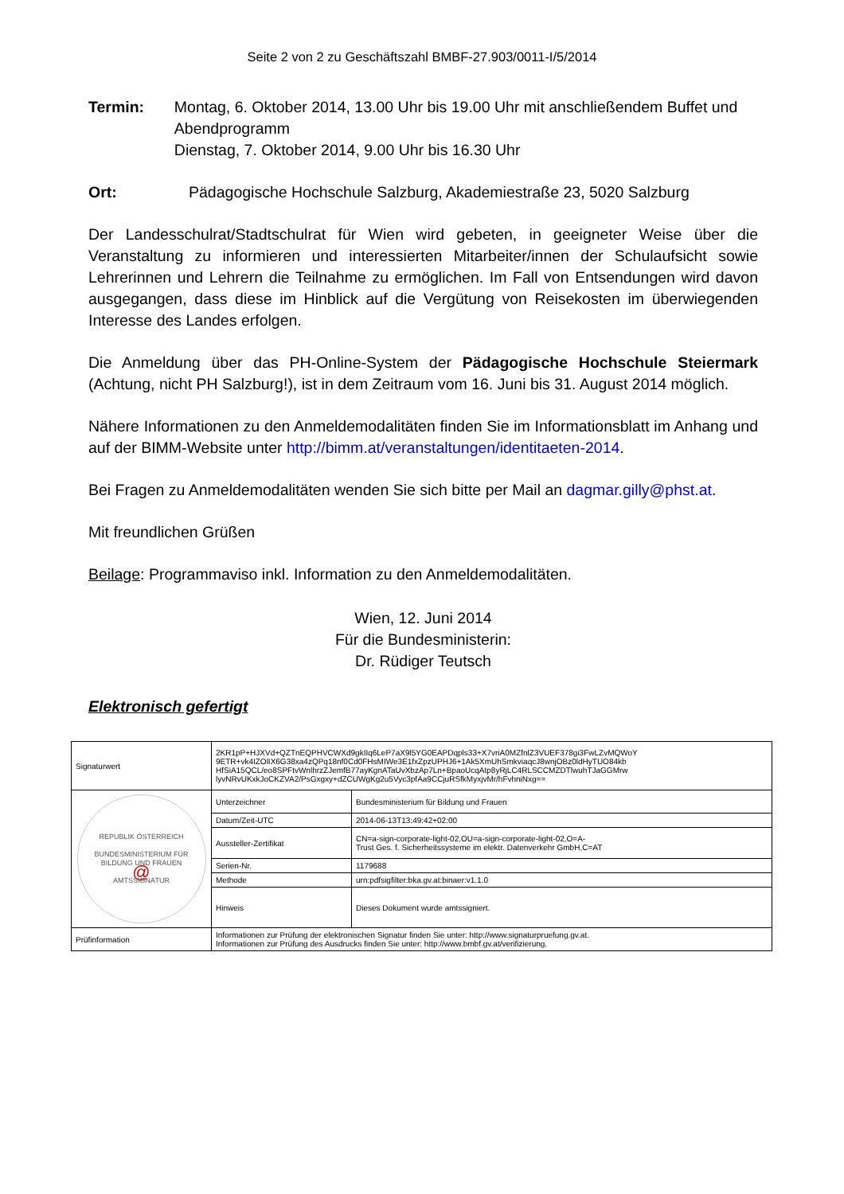Seite 2 von 2 zu Geschäftszahl BMBF-27.903/0011-I/5/2014
Termin: Montag, 6. Oktober 2014, 13.00 Uhr bis 19.00 Uhr mit anschließendem Buffet und Abendprogramm
Dienstag, 7. Oktober 2014, 9.00 Uhr bis 16.30 Uhr
Ort: Pädagogische Hochschule Salzburg, Akademiestraße 23, 5020 Salzburg
Der Landesschulrat/Stadtschulrat für Wien wird gebeten, in geeigneter Weise über die Veranstaltung zu informieren und interessierten Mitarbeiter/innen der Schulaufsicht sowie Lehrerinnen und Lehrern die Teilnahme zu ermöglichen. Im Fall von Entsendungen wird davon ausgegangen, dass diese im Hinblick auf die Vergütung von Reisekosten im überwiegenden Interesse des Landes erfolgen.
Die Anmeldung über das PH-Online-System der Pädagogische Hochschule Steiermark (Achtung, nicht PH Salzburg!), ist in dem Zeitraum vom 16. Juni bis 31. August 2014 möglich.
Nähere Informationen zu den Anmeldemodalitäten finden Sie im Informationsblatt im Anhang und auf der BIMM-Website unter http://bimm.at/veranstaltungen/identitaeten-2014.
Bei Fragen zu Anmeldemodalitäten wenden Sie sich bitte per Mail an dagmar.gilly@phst.at.
Mit freundlichen Grüßen
Beilage: Programmaviso inkl. Information zu den Anmeldemodalitäten.
Wien, 12. Juni 2014
Für die Bundesministerin:
Dr. Rüdiger Teutsch
Elektronisch gefertigt
| Signaturwert | 2KR1pP+HJXVd+QZTnEQPHVCWXd9gkIIq6LeP7aX9l5YG0EAPDqpls33+X7vriA0MZfnlZ3VUEF378gi3FwLZvMQWoY 9ETR+vk4IZOlIX6G38xa4zQPq18nf0Cd0FHsMIWe3E1fxZpzUPHJ6+1Ak5XmUhSmkviaqcJ8wnjOBz0ldHyTUO84kb HfSiA15QCL/eo8SPFtvWnlhrzZJemfB77ayKgnATaUvXbzAp7Ln+BpaoUcqAtp8yRjLC4RLSCCMZDTlwuhTJaGGMrw lyvNRvUKxkJoCKZVA2/PsGxgxy+dZCUWgKg2u5Vyc3pfAa9CCjuRSfkMyxjvMr/hFvhniNxg== | |
| REPUBLIK ÖSTERREICH BUNDESMINISTERIUM FÜR BILDUNG UND FRAUEN @ AMTSSIGNATUR | Unterzeichner | Bundesministerium für Bildung und Frauen |
| | Datum/Zeit-UTC | 2014-06-13T13:49:42+02:00 |
| | Aussteller-Zertifikat | CN=a-sign-corporate-light-02,OU=a-sign-corporate-light-02,O=A- Trust Ges. f. Sicherheitssysteme im elektr. Datenverkehr GmbH,C=AT |
| | Serien-Nr. | 1179688 |
| | Methode | urn:pdfsigfilter:bka.gv.at:binaer:v1.1.0 |
| | Hinweis | Dieses Dokument wurde amtssigniert. |
| Prüfinformation | Informationen zur Prüfung der elektronischen Signatur finden Sie unter: http://www.signaturpruefung.gv.at. Informationen zur Prüfung des Ausdrucks finden Sie unter: http://www.bmbf.gv.at/verifizierung. | |